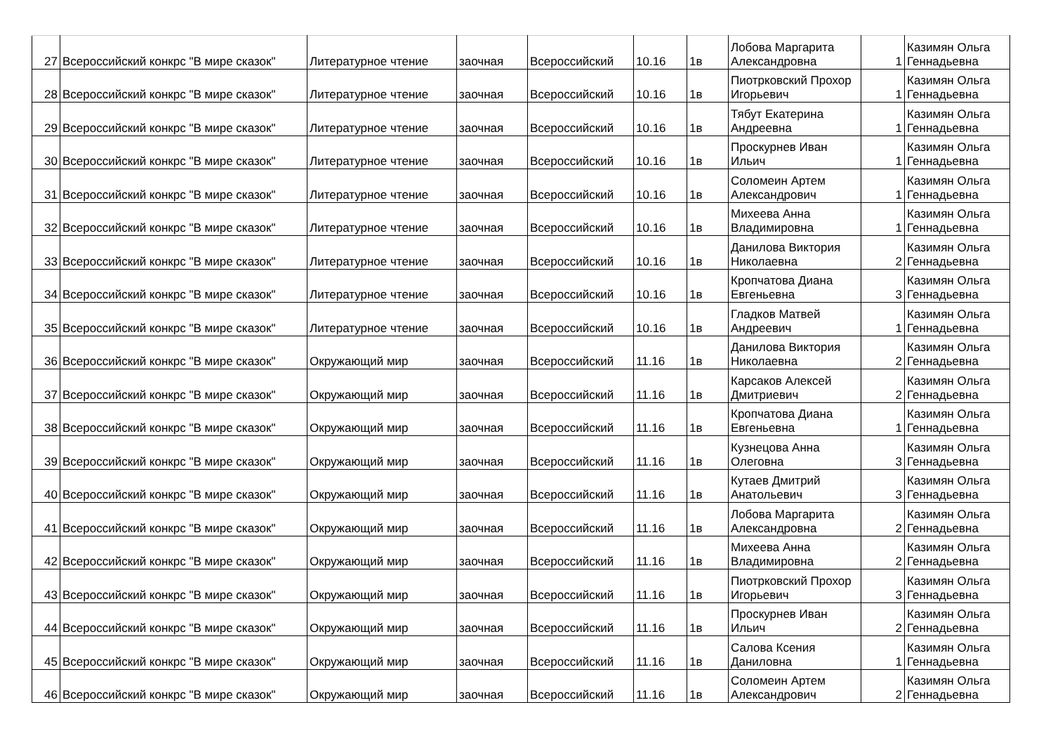| 27 | Всероссийский конкрс "В мире сказок" | Литературное чтение | заочная | Всероссийский | 10.16 | 1в | Лобова Маргарита Александровна | 1 | Казимян Ольга Геннадьевна |
| 28 | Всероссийский конкрс "В мире сказок" | Литературное чтение | заочная | Всероссийский | 10.16 | 1в | Пиотрковский Прохор Игорьевич | 1 | Казимян Ольга Геннадьевна |
| 29 | Всероссийский конкрс "В мире сказок" | Литературное чтение | заочная | Всероссийский | 10.16 | 1в | Тябут Екатерина Андреевна | 1 | Казимян Ольга Геннадьевна |
| 30 | Всероссийский конкрс "В мире сказок" | Литературное чтение | заочная | Всероссийский | 10.16 | 1в | Проскурнев Иван Ильич | 1 | Казимян Ольга Геннадьевна |
| 31 | Всероссийский конкрс "В мире сказок" | Литературное чтение | заочная | Всероссийский | 10.16 | 1в | Соломеин Артем Александрович | 1 | Казимян Ольга Геннадьевна |
| 32 | Всероссийский конкрс "В мире сказок" | Литературное чтение | заочная | Всероссийский | 10.16 | 1в | Михеева Анна Владимировна | 1 | Казимян Ольга Геннадьевна |
| 33 | Всероссийский конкрс "В мире сказок" | Литературное чтение | заочная | Всероссийский | 10.16 | 1в | Данилова Виктория Николаевна | 2 | Казимян Ольга Геннадьевна |
| 34 | Всероссийский конкрс "В мире сказок" | Литературное чтение | заочная | Всероссийский | 10.16 | 1в | Кропчатова Диана Евгеньевна | 3 | Казимян Ольга Геннадьевна |
| 35 | Всероссийский конкрс "В мире сказок" | Литературное чтение | заочная | Всероссийский | 10.16 | 1в | Гладков Матвей Андреевич | 1 | Казимян Ольга Геннадьевна |
| 36 | Всероссийский конкрс "В мире сказок" | Окружающий мир | заочная | Всероссийский | 11.16 | 1в | Данилова Виктория Николаевна | 2 | Казимян Ольга Геннадьевна |
| 37 | Всероссийский конкрс "В мире сказок" | Окружающий мир | заочная | Всероссийский | 11.16 | 1в | Карсаков Алексей Дмитриевич | 2 | Казимян Ольга Геннадьевна |
| 38 | Всероссийский конкрс "В мире сказок" | Окружающий мир | заочная | Всероссийский | 11.16 | 1в | Кропчатова Диана Евгеньевна | 1 | Казимян Ольга Геннадьевна |
| 39 | Всероссийский конкрс "В мире сказок" | Окружающий мир | заочная | Всероссийский | 11.16 | 1в | Кузнецова Анна Олеговна | 3 | Казимян Ольга Геннадьевна |
| 40 | Всероссийский конкрс "В мире сказок" | Окружающий мир | заочная | Всероссийский | 11.16 | 1в | Кутаев Дмитрий Анатольевич | 3 | Казимян Ольга Геннадьевна |
| 41 | Всероссийский конкрс "В мире сказок" | Окружающий мир | заочная | Всероссийский | 11.16 | 1в | Лобова Маргарита Александровна | 2 | Казимян Ольга Геннадьевна |
| 42 | Всероссийский конкрс "В мире сказок" | Окружающий мир | заочная | Всероссийский | 11.16 | 1в | Михеева Анна Владимировна | 2 | Казимян Ольга Геннадьевна |
| 43 | Всероссийский конкрс "В мире сказок" | Окружающий мир | заочная | Всероссийский | 11.16 | 1в | Пиотрковский Прохор Игорьевич | 3 | Казимян Ольга Геннадьевна |
| 44 | Всероссийский конкрс "В мире сказок" | Окружающий мир | заочная | Всероссийский | 11.16 | 1в | Проскурнев Иван Ильич | 2 | Казимян Ольга Геннадьевна |
| 45 | Всероссийский конкрс "В мире сказок" | Окружающий мир | заочная | Всероссийский | 11.16 | 1в | Салова Ксения Даниловна | 1 | Казимян Ольга Геннадьевна |
| 46 | Всероссийский конкрс "В мире сказок" | Окружающий мир | заочная | Всероссийский | 11.16 | 1в | Соломеин Артем Александрович | 2 | Казимян Ольга Геннадьевна |